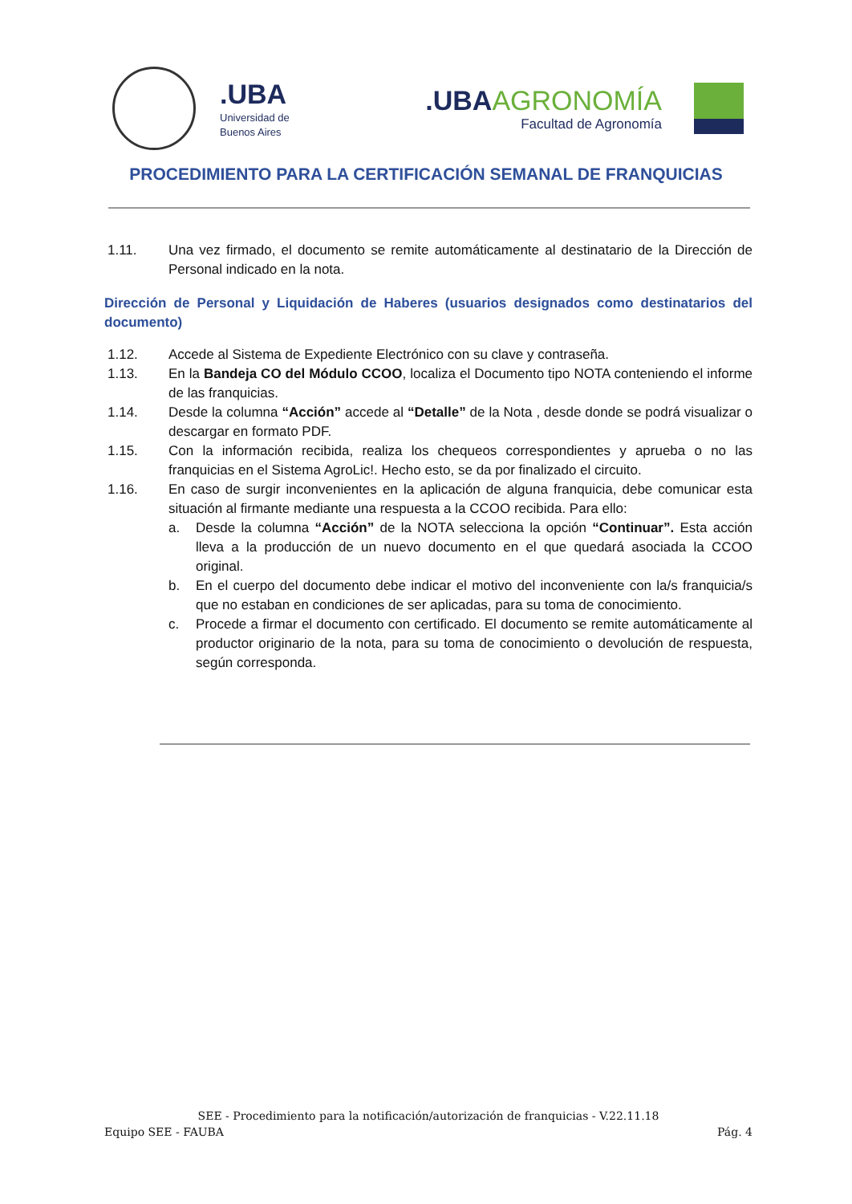.UBA Universidad de
Buenos Aires
.UBA AGRONOMÍA
Facultad de Agronomía
PROCEDIMIENTO PARA LA CERTIFICACIÓN SEMANAL DE FRANQUICIAS
1.11. Una vez firmado, el documento se remite automáticamente al destinatario de la Dirección de Personal indicado en la nota.
Dirección de Personal y Liquidación de Haberes (usuarios designados como destinatarios del documento)
1.12. Accede al Sistema de Expediente Electrónico con su clave y contraseña.
1.13. En la Bandeja CO del Módulo CCOO, localiza el Documento tipo NOTA conteniendo el informe de las franquicias.
1.14. Desde la columna “Acción” accede al “Detalle” de la Nota , desde donde se podrá visualizar o descargar en formato PDF.
1.15. Con la información recibida, realiza los chequeos correspondientes y aprueba o no las franquicias en el Sistema AgroLic!. Hecho esto, se da por finalizado el circuito.
1.16. En caso de surgir inconvenientes en la aplicación de alguna franquicia, debe comunicar esta situación al firmante mediante una respuesta a la CCOO recibida. Para ello:
a. Desde la columna “Acción” de la NOTA selecciona la opción “Continuar”. Esta acción lleva a la producción de un nuevo documento en el que quedará asociada la CCOO original.
b. En el cuerpo del documento debe indicar el motivo del inconveniente con la/s franquicia/s que no estaban en condiciones de ser aplicadas, para su toma de conocimiento.
c. Procede a firmar el documento con certificado. El documento se remite automáticamente al productor originario de la nota, para su toma de conocimiento o devolución de respuesta, según corresponda.
SEE - Procedimiento para la notificación/autorización de franquicias - V.22.11.18
Equipo SEE - FAUBA Pág. 4